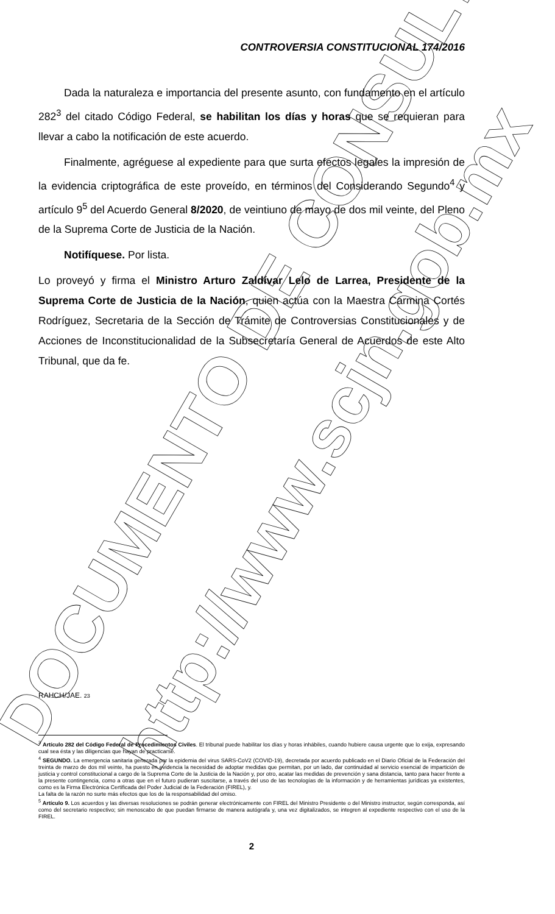DOCUMENTO DE CONSULTA
http://www.scjn.gob.mx
CONTROVERSIA CONSTITUCIONAL 174/2016
Dada la naturaleza e importancia del presente asunto, con fundamento en el artículo 282<sup>3</sup> del citado Código Federal, se habilitan los días y horas que se requieran para llevar a cabo la notificación de este acuerdo.
Finalmente, agréguese al expediente para que surta efectos legales la impresión de la evidencia criptográfica de este proveído, en términos del Considerando Segundo<sup>4</sup> y artículo 9<sup>5</sup> del Acuerdo General 8/2020, de veintiuno de mayo de dos mil veinte, del Pleno de la Suprema Corte de Justicia de la Nación.
Notifíquese. Por lista.
Lo proveyó y firma el Ministro Arturo Zaldívar Lelo de Larrea, Presidente de la Suprema Corte de Justicia de la Nación, quien actúa con la Maestra Carmina Cortés Rodríguez, Secretaria de la Sección de Trámite de Controversias Constitucionales y de Acciones de Inconstitucionalidad de la Subsecretaría General de Acuerdos de este Alto Tribunal, que da fe.
RAHCH/JAE. 23
<sup>3</sup> Artículo 282 del Código Federal de Procedimientos Civiles. El tribunal puede habilitar los días y horas inhábiles, cuando hubiere causa urgente que lo exija, expresando cual sea ésta y las diligencias que hayan de practicarse.
<sup>4</sup> SEGUNDO. La emergencia sanitaria generada por la epidemia del virus SARS-CoV2 (COVID-19), decretada por acuerdo publicado en el Diario Oficial de la Federación del treinta de marzo de dos mil veinte, ha puesto en evidencia la necesidad de adoptar medidas que permitan, por un lado, dar continuidad al servicio esencial de impartición de justicia y control constitucional a cargo de la Suprema Corte de la Justicia de la Nación y, por otro, acatar las medidas de prevención y sana distancia, tanto para hacer frente a la presente contingencia, como a otras que en el futuro pudieran suscitarse, a través del uso de las tecnologías de la información y de herramientas jurídicas ya existentes, como es la Firma Electrónica Certificada del Poder Judicial de la Federación (FIREL), y.
La falta de la razón no surte más efectos que los de la responsabilidad del omiso.
<sup>5</sup> Artículo 9. Los acuerdos y las diversas resoluciones se podrán generar electrónicamente con FIREL del Ministro Presidente o del Ministro instructor, según corresponda, así como del secretario respectivo; sin menoscabo de que puedan firmarse de manera autógrafa y, una vez digitalizados, se integren al expediente respectivo con el uso de la FIREL.
2